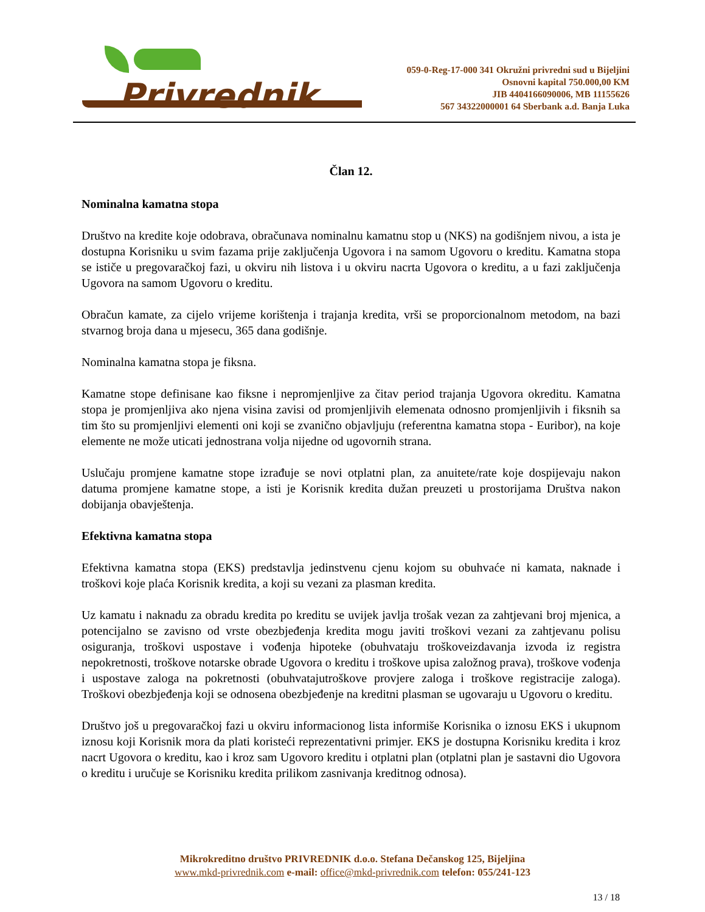Privrednik
059-0-Reg-17-000 341 Okružni privredni sud u Bijeljini
Osnovni kapital 750.000,00 KM
JIB 4404166090006, MB 11155626
567 34322000001 64 Sberbank a.d. Banja Luka
Član 12.
Nominalna kamatna stopa
Društvo na kredite koje odobrava, obračunava nominalnu kamatnu stop u (NKS) na godišnjem nivou, a ista je dostupna Korisniku u svim fazama prije zaključenja Ugovora i na samom Ugovoru o kreditu. Kamatna stopa se ističe u pregovaračkoj fazi, u okviru nih listova i u okviru nacrta Ugovora o kreditu, a u fazi zaključenja Ugovora na samom Ugovoru o kreditu.
Obračun kamate, za cijelo vrijeme korištenja i trajanja kredita, vrši se proporcionalnom metodom, na bazi stvarnog broja dana u mjesecu, 365 dana godišnje.
Nominalna kamatna stopa je fiksna.
Kamatne stope definisane kao fiksne i nepromjenljive za čitav period trajanja Ugovora okreditu. Kamatna stopa je promjenljiva ako njena visina zavisi od promjenljivih elemenata odnosno promjenljivih i fiksnih sa tim što su promjenljivi elementi oni koji se zvanično objavljuju (referentna kamatna stopa - Euribor), na koje elemente ne može uticati jednostrana volja nijedne od ugovornih strana.
Uslučaju promjene kamatne stope izrađuje se novi otplatni plan, za anuitete/rate koje dospijevaju nakon datuma promjene kamatne stope, a isti je Korisnik kredita dužan preuzeti u prostorijama Društva nakon dobijanja obavještenja.
Efektivna kamatna stopa
Efektivna kamatna stopa (EKS) predstavlja jedinstvenu cjenu kojom su obuhvaće ni kamata, naknade i troškovi koje plaća Korisnik kredita, a koji su vezani za plasman kredita.
Uz kamatu i naknadu za obradu kredita po kreditu se uvijek javlja trošak vezan za zahtjevani broj mjenica, a potencijalno se zavisno od vrste obezbjeđenja kredita mogu javiti troškovi vezani za zahtjevanu polisu osiguranja, troškovi uspostave i vođenja hipoteke (obuhvataju troškoveizdavanja izvoda iz registra nepokretnosti, troškove notarske obrade Ugovora o kreditu i troškove upisa založnog prava), troškove vođenja i uspostave zaloga na pokretnosti (obuhvatajutroškove provjere zaloga i troškove registracije zaloga). Troškovi obezbjeđenja koji se odnosena obezbjeđenje na kreditni plasman se ugovaraju u Ugovoru o kreditu.
Društvo još u pregovaračkoj fazi u okviru informacionog lista informiše Korisnika o iznosu EKS i ukupnom iznosu koji Korisnik mora da plati koristeći reprezentativni primjer. EKS je dostupna Korisniku kredita i kroz nacrt Ugovora o kreditu, kao i kroz sam Ugovoro kreditu i otplatni plan (otplatni plan je sastavni dio Ugovora o kreditu i uručuje se Korisniku kredita prilikom zasnivanja kreditnog odnosa).
Mikrokreditno društvo PRIVREDNIK d.o.o. Stefana Dečanskog 125, Bijeljina
www.mkd-privrednik.com e-mail: office@mkd-privrednik.com telefon: 055/241-123
13 / 18